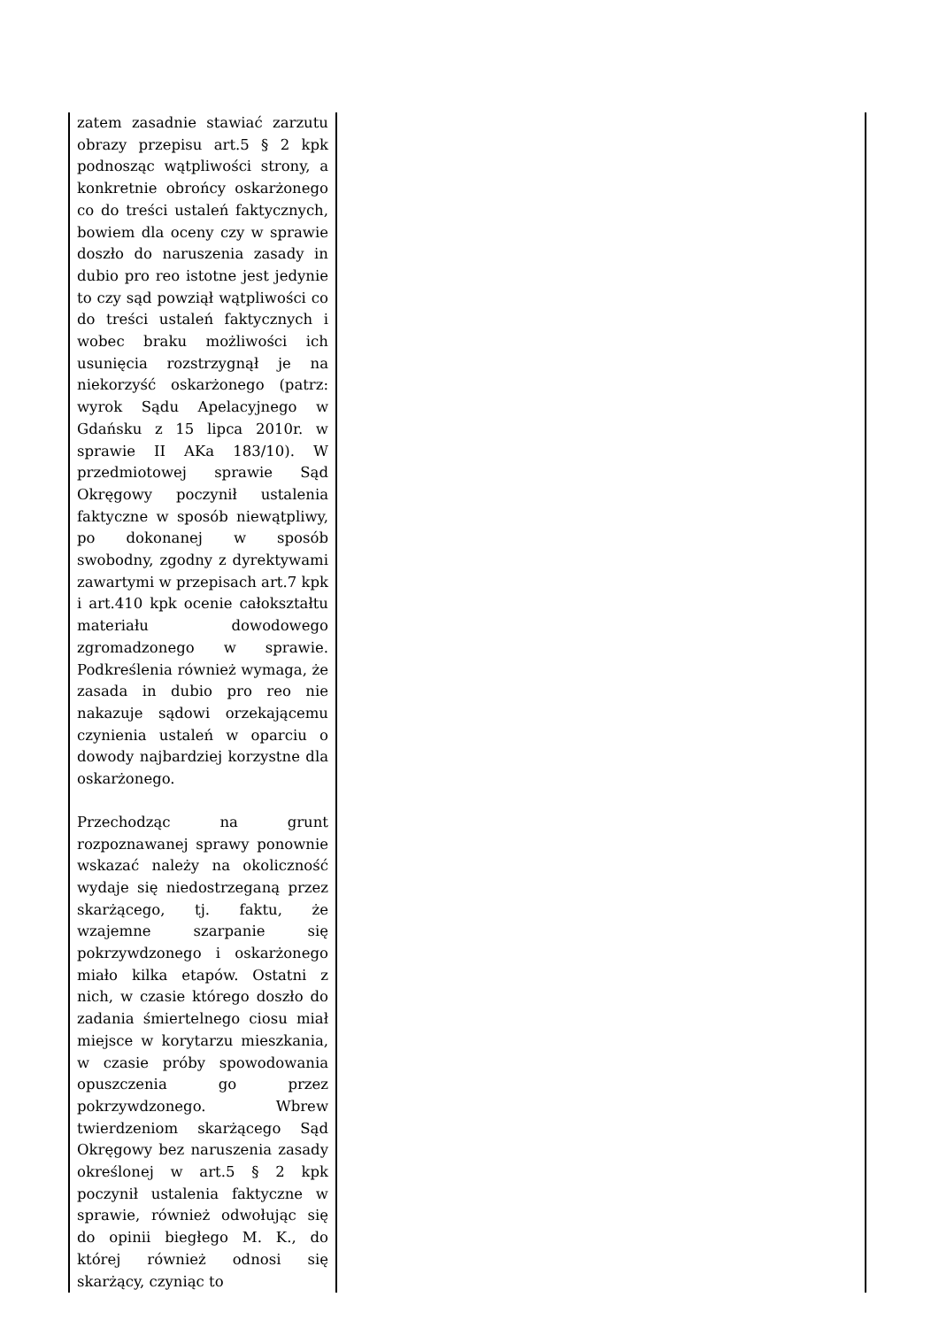| zatem zasadnie stawiać zarzutu obrazy przepisu art.5 § 2 kpk podnosząc wątpliwości strony, a konkretnie obrońcy oskarżonego co do treści ustaleń faktycznych, bowiem dla oceny czy w sprawie doszło do naruszenia zasady in dubio pro reo istotne jest jedynie to czy sąd powziął wątpliwości co do treści ustaleń faktycznych i wobec braku możliwości ich usunięcia rozstrzygnął je na niekorzyść oskarżonego (patrz: wyrok Sądu Apelacyjnego w Gdańsku z 15 lipca 2010r. w sprawie II AKa 183/10). W przedmiotowej sprawie Sąd Okręgowy poczynił ustalenia faktyczne w sposób niewątpliwy, po dokonanej w sposób swobodny, zgodny z dyrektywami zawartymi w przepisach art.7 kpk i art.410 kpk ocenie całokształtu materiału dowodowego zgromadzonego w sprawie. Podkreślenia również wymaga, że zasada in dubio pro reo nie nakazuje sądowi orzekającemu czynienia ustaleń w oparciu o dowody najbardziej korzystne dla oskarżonego. Przechodząc na grunt rozpoznawanej sprawy ponownie wskazać należy na okoliczność wydaje się niedostrzeganą przez skarżącego, tj. faktu, że wzajemne szarpanie się pokrzywdzonego i oskarżonego miało kilka etapów. Ostatni z nich, w czasie którego doszło do zadania śmiertelnego ciosu miał miejsce w korytarzu mieszkania, w czasie próby spowodowania opuszczenia go przez pokrzywdzonego. Wbrew twierdzeniom skarżącego Sąd Okręgowy bez naruszenia zasady określonej w art.5 § 2 kpk poczynił ustalenia faktyczne w sprawie, również odwołując się do opinii biegłego M. K., do której również odnosi się skarżący, czyniąc to | |